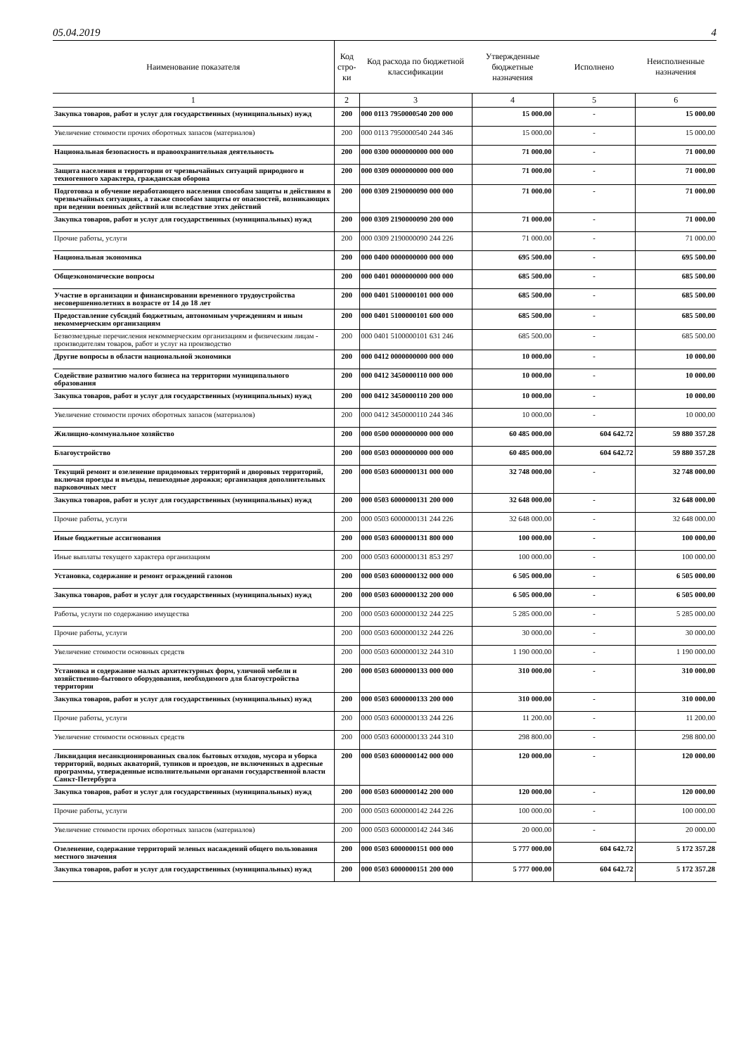05.04.2019 4
| Наименование показателя | Код стро-ки | Код расхода по бюджетной классификации | Утвержденные бюджетные назначения | Исполнено | Неисполненные назначения |
| --- | --- | --- | --- | --- | --- |
| 1 | 2 | 3 | 4 | 5 | 6 |
| Закупка товаров, работ и услуг для государственных (муниципальных) нужд | 200 | 000 0113 7950000540 200 000 | 15 000.00 | - | 15 000.00 |
| Увеличение стоимости прочих оборотных запасов (материалов) | 200 | 000 0113 7950000540 244 346 | 15 000.00 | - | 15 000.00 |
| Национальная безопасность и правоохранительная деятельность | 200 | 000 0300 0000000000 000 000 | 71 000.00 | - | 71 000.00 |
| Защита населения и территории от чрезвычайных ситуаций природного и техногенного характера, гражданская оборона | 200 | 000 0309 0000000000 000 000 | 71 000.00 | - | 71 000.00 |
| Подготовка и обучение неработающего населения способам защиты и действиям в чрезвычайных ситуациях, а также способам защиты от опасностей, возникающих при ведении военных действий или вследствие этих действий | 200 | 000 0309 2190000090 000 000 | 71 000.00 | - | 71 000.00 |
| Закупка товаров, работ и услуг для государственных (муниципальных) нужд | 200 | 000 0309 2190000090 200 000 | 71 000.00 | - | 71 000.00 |
| Прочие работы, услуги | 200 | 000 0309 2190000090 244 226 | 71 000.00 | - | 71 000.00 |
| Национальная экономика | 200 | 000 0400 0000000000 000 000 | 695 500.00 | - | 695 500.00 |
| Общеэкономические вопросы | 200 | 000 0401 0000000000 000 000 | 685 500.00 | - | 685 500.00 |
| Участие в организации и финансировании временного трудоустройства несовершеннолетних в возрасте от 14 до 18 лет | 200 | 000 0401 5100000101 000 000 | 685 500.00 | - | 685 500.00 |
| Предоставление субсидий бюджетным, автономным учреждениям и иным некоммерческим организациям | 200 | 000 0401 5100000101 600 000 | 685 500.00 | - | 685 500.00 |
| Безвозмездные перечисления некоммерческим организациям и физическим лицам - производителям товаров, работ и услуг на производство | 200 | 000 0401 5100000101 631 246 | 685 500.00 | - | 685 500.00 |
| Другие вопросы в области национальной экономики | 200 | 000 0412 0000000000 000 000 | 10 000.00 | - | 10 000.00 |
| Содействие развитию малого бизнеса на территории муниципального образования | 200 | 000 0412 3450000110 000 000 | 10 000.00 | - | 10 000.00 |
| Закупка товаров, работ и услуг для государственных (муниципальных) нужд | 200 | 000 0412 3450000110 200 000 | 10 000.00 | - | 10 000.00 |
| Увеличение стоимости прочих оборотных запасов (материалов) | 200 | 000 0412 3450000110 244 346 | 10 000.00 | - | 10 000.00 |
| Жилищно-коммунальное хозяйство | 200 | 000 0500 0000000000 000 000 | 60 485 000.00 | 604 642.72 | 59 880 357.28 |
| Благоустройство | 200 | 000 0503 0000000000 000 000 | 60 485 000.00 | 604 642.72 | 59 880 357.28 |
| Текущий ремонт и озеленение придомовых территорий и дворовых территорий, включая проезды и въезды, пешеходные дорожки; организация дополнительных парковочных мест | 200 | 000 0503 6000000131 000 000 | 32 748 000.00 | - | 32 748 000.00 |
| Закупка товаров, работ и услуг для государственных (муниципальных) нужд | 200 | 000 0503 6000000131 200 000 | 32 648 000.00 | - | 32 648 000.00 |
| Прочие работы, услуги | 200 | 000 0503 6000000131 244 226 | 32 648 000.00 | - | 32 648 000.00 |
| Иные бюджетные ассигнования | 200 | 000 0503 6000000131 800 000 | 100 000.00 | - | 100 000.00 |
| Иные выплаты текущего характера организациям | 200 | 000 0503 6000000131 853 297 | 100 000.00 | - | 100 000.00 |
| Установка, содержание и ремонт ограждений газонов | 200 | 000 0503 6000000132 000 000 | 6 505 000.00 | - | 6 505 000.00 |
| Закупка товаров, работ и услуг для государственных (муниципальных) нужд | 200 | 000 0503 6000000132 200 000 | 6 505 000.00 | - | 6 505 000.00 |
| Работы, услуги по содержанию имущества | 200 | 000 0503 6000000132 244 225 | 5 285 000.00 | - | 5 285 000.00 |
| Прочие работы, услуги | 200 | 000 0503 6000000132 244 226 | 30 000.00 | - | 30 000.00 |
| Увеличение стоимости основных средств | 200 | 000 0503 6000000132 244 310 | 1 190 000.00 | - | 1 190 000.00 |
| Установка и содержание малых архитектурных форм, уличной мебели и хозяйственно-бытового оборудования, необходимого для благоустройства территории | 200 | 000 0503 6000000133 000 000 | 310 000.00 | - | 310 000.00 |
| Закупка товаров, работ и услуг для государственных (муниципальных) нужд | 200 | 000 0503 6000000133 200 000 | 310 000.00 | - | 310 000.00 |
| Прочие работы, услуги | 200 | 000 0503 6000000133 244 226 | 11 200.00 | - | 11 200.00 |
| Увеличение стоимости основных средств | 200 | 000 0503 6000000133 244 310 | 298 800.00 | - | 298 800.00 |
| Ликвидация несанкционированных свалок бытовых отходов, мусора и уборка территорий, водных акваторий, тупиков и проездов, не включенных в адресные программы, утвержденные исполнительными органами государственной власти Санкт-Петербурга | 200 | 000 0503 6000000142 000 000 | 120 000.00 | - | 120 000.00 |
| Закупка товаров, работ и услуг для государственных (муниципальных) нужд | 200 | 000 0503 6000000142 200 000 | 120 000.00 | - | 120 000.00 |
| Прочие работы, услуги | 200 | 000 0503 6000000142 244 226 | 100 000.00 | - | 100 000.00 |
| Увеличение стоимости прочих оборотных запасов (материалов) | 200 | 000 0503 6000000142 244 346 | 20 000.00 | - | 20 000.00 |
| Озеленение, содержание территорий зеленых насаждений общего пользования местного значения | 200 | 000 0503 6000000151 000 000 | 5 777 000.00 | 604 642.72 | 5 172 357.28 |
| Закупка товаров, работ и услуг для государственных (муниципальных) нужд | 200 | 000 0503 6000000151 200 000 | 5 777 000.00 | 604 642.72 | 5 172 357.28 |